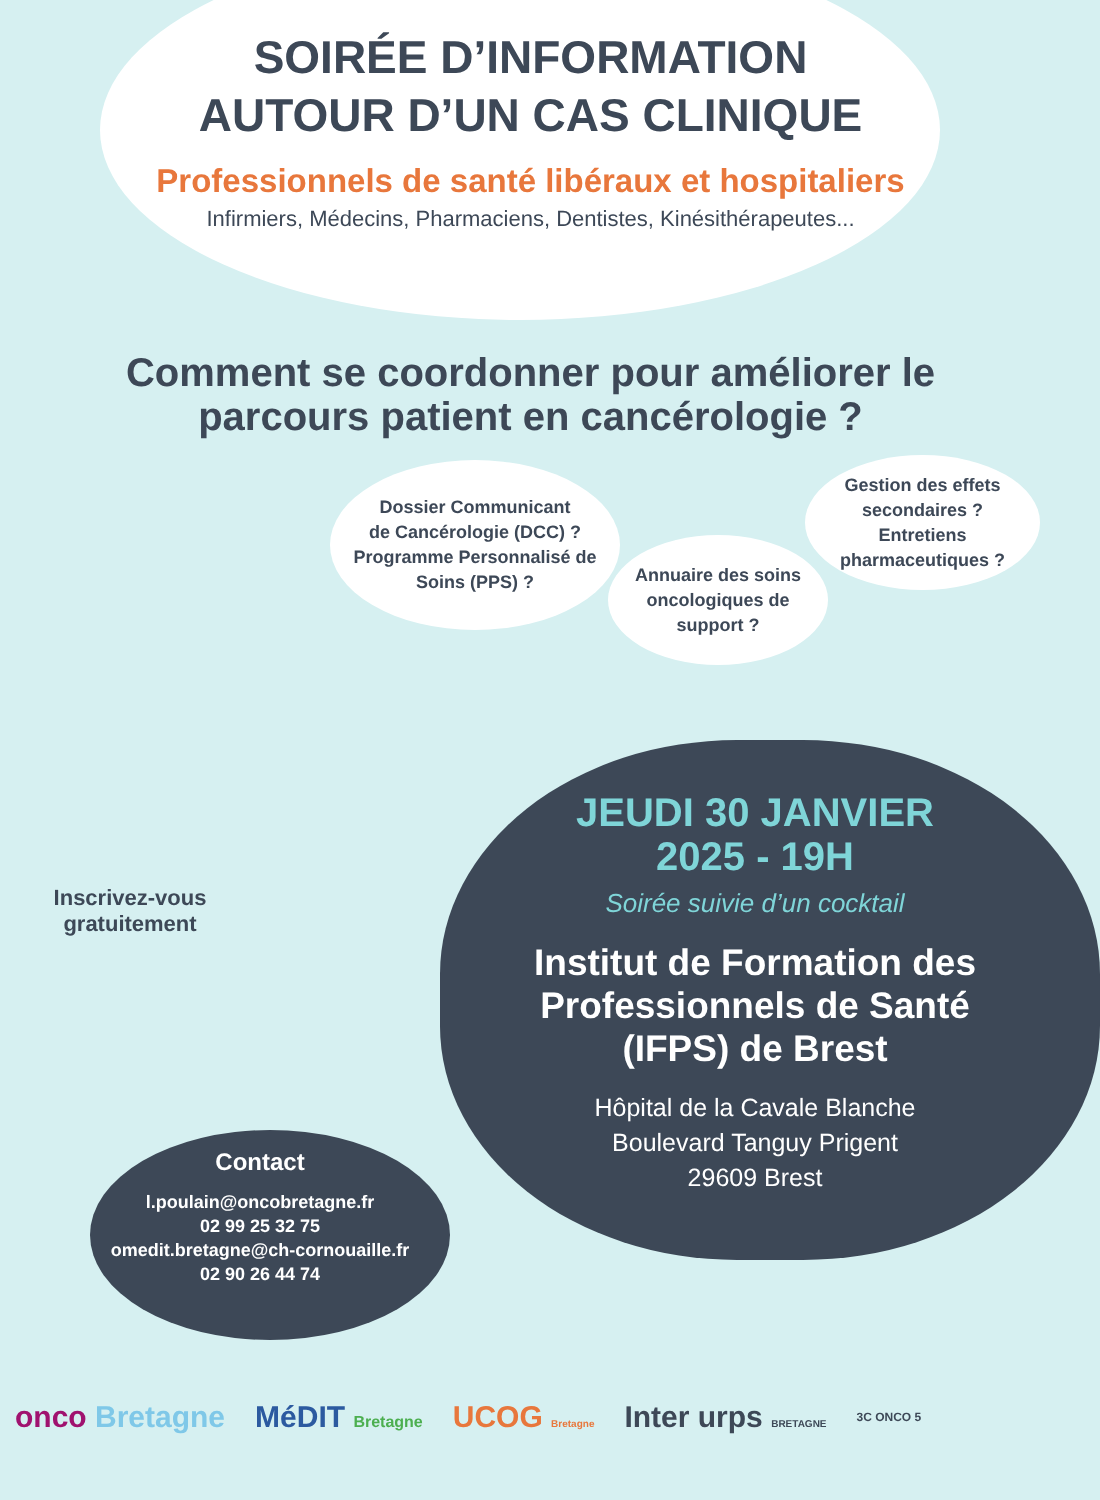SOIRÉE D’INFORMATION
AUTOUR D’UN CAS CLINIQUE
Professionnels de santé libéraux et hospitaliers
Infirmiers, Médecins, Pharmaciens, Dentistes, Kinésithérapeutes...
Comment se coordonner pour améliorer le
parcours patient en cancérologie ?
Dossier Communicant
de Cancérologie (DCC) ?
Programme Personnalisé de
Soins (PPS) ?
Annuaire des soins
oncologiques de
support ?
Gestion des effets
secondaires ?
Entretiens
pharmaceutiques ?
JEUDI 30 JANVIER
2025 - 19H
Soirée suivie d’un cocktail
Institut de Formation des Professionnels de Santé (IFPS) de Brest
Hôpital de la Cavale Blanche
Boulevard Tanguy Prigent
29609 Brest
Inscrivez-vous
gratuitement
Contact
l.poulain@oncobretagne.fr
02 99 25 32 75
omedit.bretagne@ch-cornouaille.fr
02 90 26 44 74
onco Bretagne MéDIT Bretagne UCOG Bretagne Inter urps BRETAGNE 3C ONCO 5